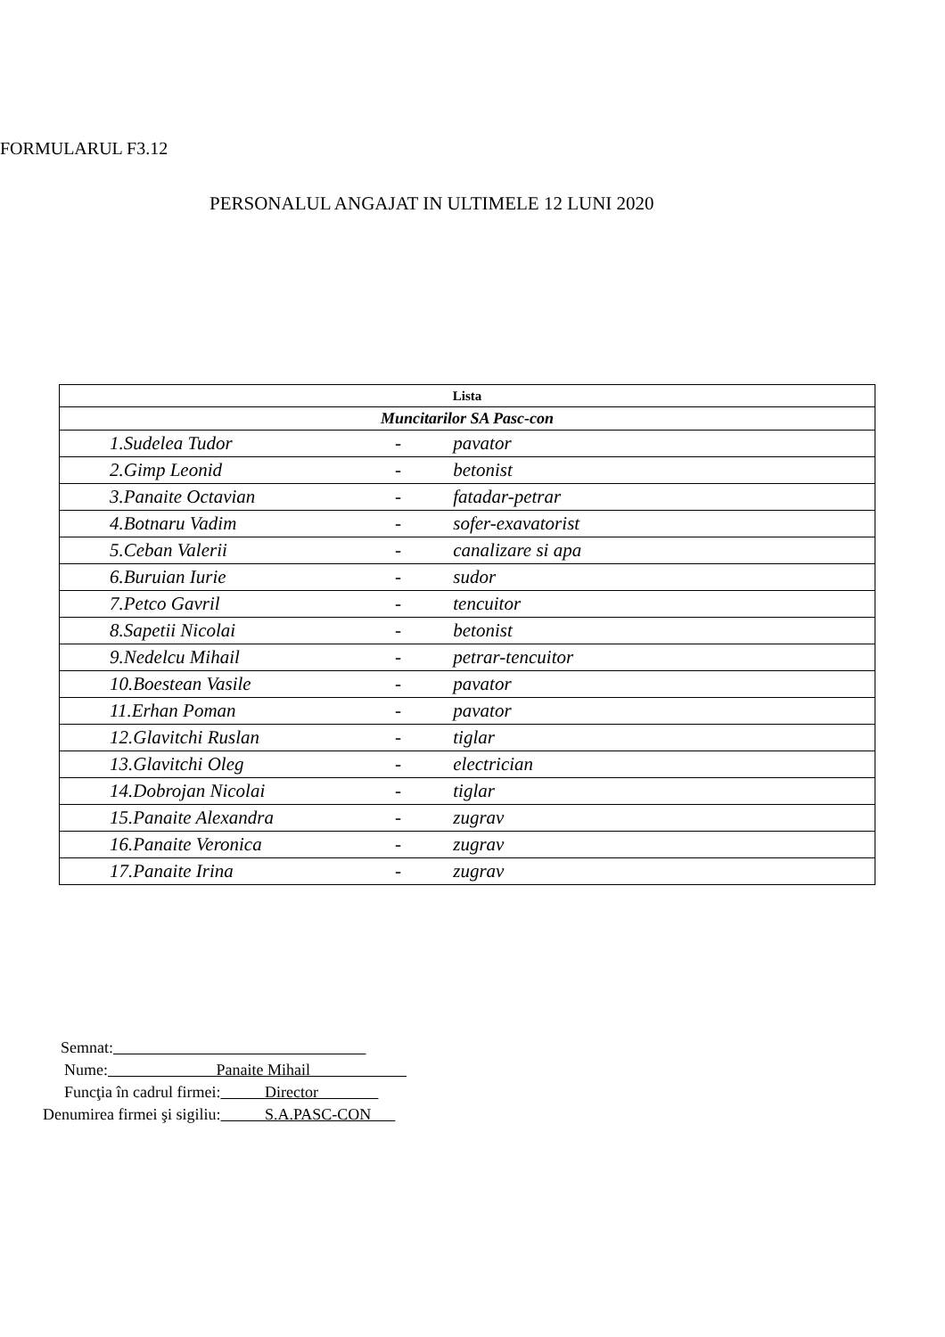FORMULARUL F3.12
PERSONALUL ANGAJAT IN ULTIMELE 12 LUNI 2020
| Lista |
| Muncitarilor SA Pasc-con |
| 1.Sudelea Tudor - pavator |
| 2.Gimp Leonid - betonist |
| 3.Panaite Octavian - fatadar-petrar |
| 4.Botnaru Vadim - sofer-exavatorist |
| 5.Ceban Valerii - canalizare si apa |
| 6.Buruian Iurie - sudor |
| 7.Petco Gavril - tencuitor |
| 8.Sapetii Nicolai - betonist |
| 9.Nedelcu Mihail - petrar-tencuitor |
| 10.Boestean Vasile - pavator |
| 11.Erhan Poman - pavator |
| 12.Glavitchi Ruslan - tiglar |
| 13.Glavitchi Oleg - electrician |
| 14.Dobrojan Nicolai - tiglar |
| 15.Panaite Alexandra - zugrav |
| 16.Panaite Veronica - zugrav |
| 17.Panaite Irina - zugrav |
Semnat:
Nume: Panaite Mihail
Funcţia în cadrul firmei: Director
Denumirea firmei şi sigiliu: S.A.PASC-CON